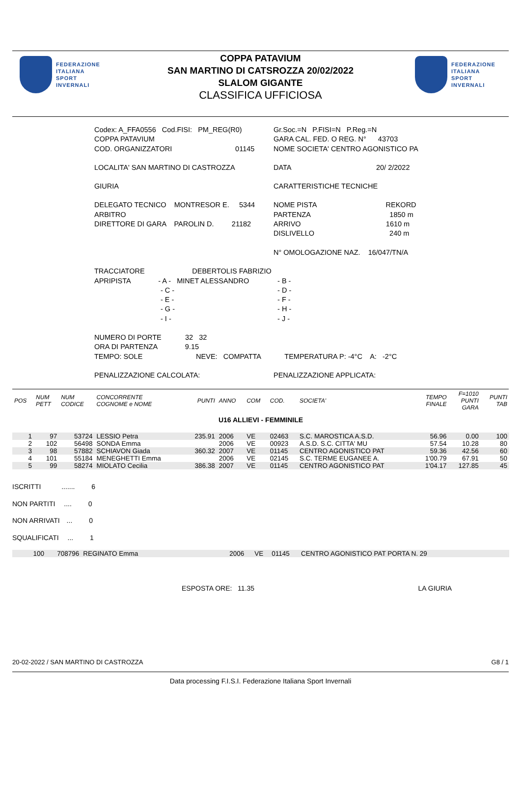FEDERAZIONE
ITALIANA
SPORT
INVERNALI
FEDERAZIONE
ITALIANA
SPORT
INVERNALI
COPPA PATAVIUM
SAN MARTINO DI CATSROZZA 20/02/2022
SLALOM GIGANTE
CLASSIFICA UFFICIOSA
Codex: A_FFA0556 Cod.FISI: PM_REG(R0)
COPPA PATAVIUM
COD. ORGANIZZATORI 01145
Gr.Soc.=N P.FISI=N P.Reg.=N
GARA CAL. FED. O REG. N° 43703
NOME SOCIETA' CENTRO AGONISTICO PA
LOCALITA' SAN MARTINO DI CASTROZZA
DATA 20/ 2/2022
GIURIA CARATTERISTICHE TECNICHE
DELEGATO TECNICO MONTRESOR E. 5344
ARBITRO
DIRETTORE DI GARA PAROLIN D. 21182
NOME PISTA REKORD
PARTENZA 1850 m
ARRIVO 1610 m
DISLIVELLO 240 m
N° OMOLOGAZIONE NAZ. 16/047/TN/A
TRACCIATORE DEBERTOLIS FABRIZIO
APRIPISTA - A - MINET ALESSANDRO
- C -
- E -
- G -
- I -
- B -
- D -
- F -
- H -
- J -
NUMERO DI PORTE 32 32
ORA DI PARTENZA 9.15
TEMPO: SOLE NEVE: COMPATTA TEMPERATURA P: -4°C A: -2°C
PENALIZZAZIONE CALCOLATA: PENALIZZAZIONE APPLICATA:
| POS | NUM PETT | NUM CODICE | CONCORRENTE COGNOME e NOME | PUNTI | ANNO | COM | COD. | SOCIETA' | TEMPO FINALE | F=1010 PUNTI GARA | PUNTI TAB |
| U16 ALLIEVI - FEMMINILE | | | | | | | | | | | |
| 1 | 97 | 53724 | LESSIO Petra | 235.91 | 2006 | VE | 02463 | S.C. MAROSTICA A.S.D. | 56.96 | 0.00 | 100 |
| 2 | 102 | 56498 | SONDA Emma | | 2006 | VE | 00923 | A.S.D. S.C. CITTA' MU | 57.54 | 10.28 | 80 |
| 3 | 98 | 57882 | SCHIAVON Giada | 360.32 | 2007 | VE | 01145 | CENTRO AGONISTICO PAT | 59.36 | 42.56 | 60 |
| 4 | 101 | 55184 | MENEGHETTI Emma | | 2006 | VE | 02145 | S.C. TERME EUGANEE A. | 1'00.79 | 67.91 | 50 |
| 5 | 99 | 58274 | MIOLATO Cecilia | 386.38 | 2007 | VE | 01145 | CENTRO AGONISTICO PAT | 1'04.17 | 127.85 | 45 |
ISCRITTI ....... 6
NON PARTITI .... 0
NON ARRIVATI ... 0
SQUALIFICATI ... 1
| | 100 | 708796 | REGINATO Emma | 2006 | VE | 01145 | CENTRO AGONISTICO PAT PORTA N. 29 |
ESPOSTA ORE: 11.35 LA GIURIA
20-02-2022 / SAN MARTINO DI CASTROZZA G8 / 1
Data processing F.I.S.I. Federazione Italiana Sport Invernali